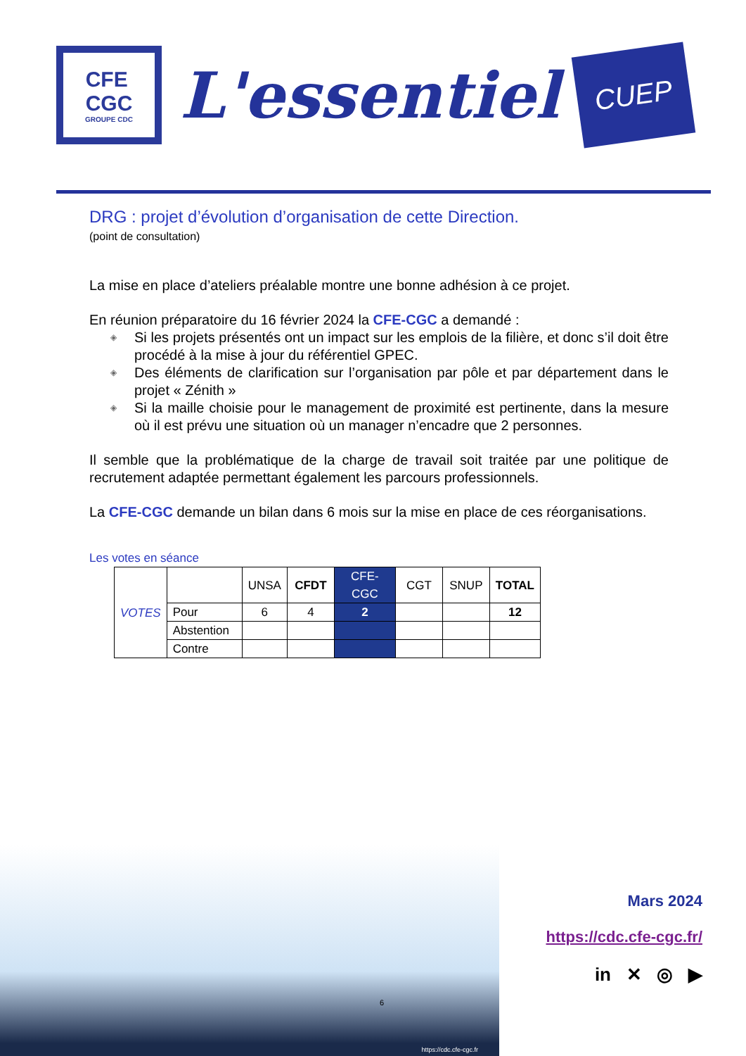CFE
CGC
GROUPE CDC
L'essentiel
CUEP
DRG : projet d’évolution d’organisation de cette Direction.
(point de consultation)
La mise en place d’ateliers préalable montre une bonne adhésion à ce projet.
En réunion préparatoire du 16 février 2024 la CFE-CGC a demandé :
◈ Si les projets présentés ont un impact sur les emplois de la filière, et donc s’il doit être procédé à la mise à jour du référentiel GPEC.
◈ Des éléments de clarification sur l’organisation par pôle et par département dans le projet « Zénith »
◈ Si la maille choisie pour le management de proximité est pertinente, dans la mesure où il est prévu une situation où un manager n’encadre que 2 personnes.
Il semble que la problématique de la charge de travail soit traitée par une politique de recrutement adaptée permettant également les parcours professionnels.
La CFE-CGC demande un bilan dans 6 mois sur la mise en place de ces réorganisations.
Les votes en séance
| VOTES | | UNSA | CFDT | CFE-CGC | CGT | SNUP | TOTAL |
| | Pour | 6 | 4 | 2 | | | 12 |
| | Abstention | | | | | | |
| | Contre | | | | | | |
https://cdc.cfe-cgc.fr
6
Mars 2024
https://cdc.cfe-cgc.fr/
in ✕ ◎ ▶